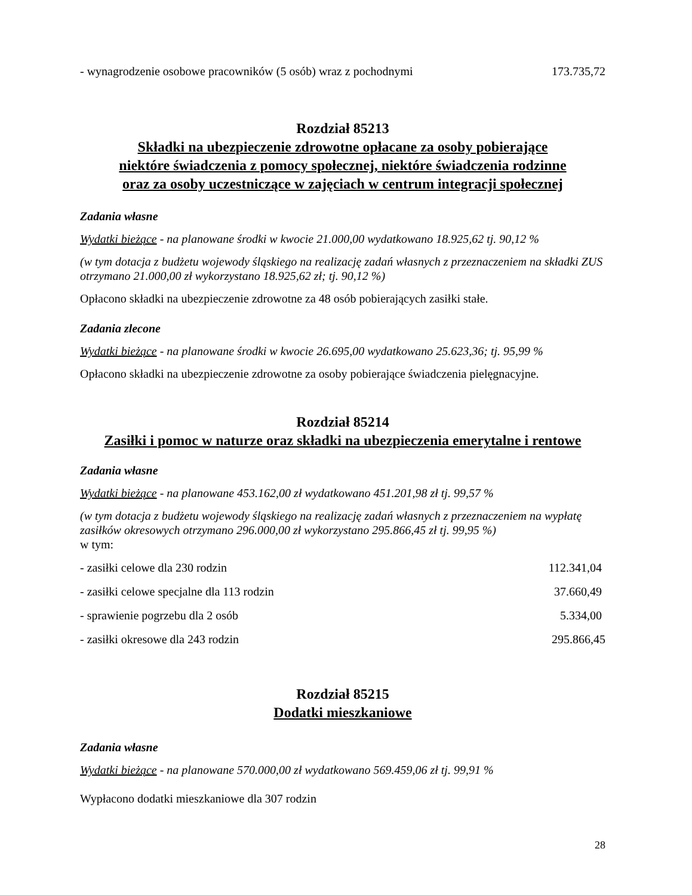- wynagrodzenie osobowe pracowników (5 osób) wraz z pochodnymi 173.735,72
Rozdział 85213
Składki na ubezpieczenie zdrowotne opłacane za osoby pobierające
niektóre świadczenia z pomocy społecznej, niektóre świadczenia rodzinne
oraz za osoby uczestniczące w zajęciach w centrum integracji społecznej
Zadania własne
Wydatki bieżące - na planowane środki w kwocie 21.000,00 wydatkowano 18.925,62 tj. 90,12 %
(w tym dotacja z budżetu wojewody śląskiego na realizację zadań własnych z przeznaczeniem na składki ZUS otrzymano 21.000,00 zł wykorzystano 18.925,62 zł; tj. 90,12 %)
Opłacono składki na ubezpieczenie zdrowotne za 48 osób pobierających zasiłki stałe.
Zadania zlecone
Wydatki bieżące - na planowane środki w kwocie 26.695,00 wydatkowano 25.623,36; tj. 95,99 %
Opłacono składki na ubezpieczenie zdrowotne za osoby pobierające świadczenia pielęgnacyjne.
Rozdział 85214
Zasiłki i pomoc w naturze oraz składki na ubezpieczenia emerytalne i rentowe
Zadania własne
Wydatki bieżące - na planowane 453.162,00 zł wydatkowano 451.201,98 zł tj. 99,57 %
(w tym dotacja z budżetu wojewody śląskiego na realizację zadań własnych z przeznaczeniem na wypłatę zasiłków okresowych otrzymano 296.000,00 zł wykorzystano 295.866,45 zł tj. 99,95 %)
w tym:
- zasiłki celowe dla 230 rodzin 112.341,04
- zasiłki celowe specjalne dla 113 rodzin 37.660,49
- sprawienie pogrzebu dla 2 osób 5.334,00
- zasiłki okresowe dla 243 rodzin 295.866,45
Rozdział 85215
Dodatki mieszkaniowe
Zadania własne
Wydatki bieżące - na planowane 570.000,00 zł wydatkowano 569.459,06 zł tj. 99,91 %
Wypłacono dodatki mieszkaniowe dla 307 rodzin
28